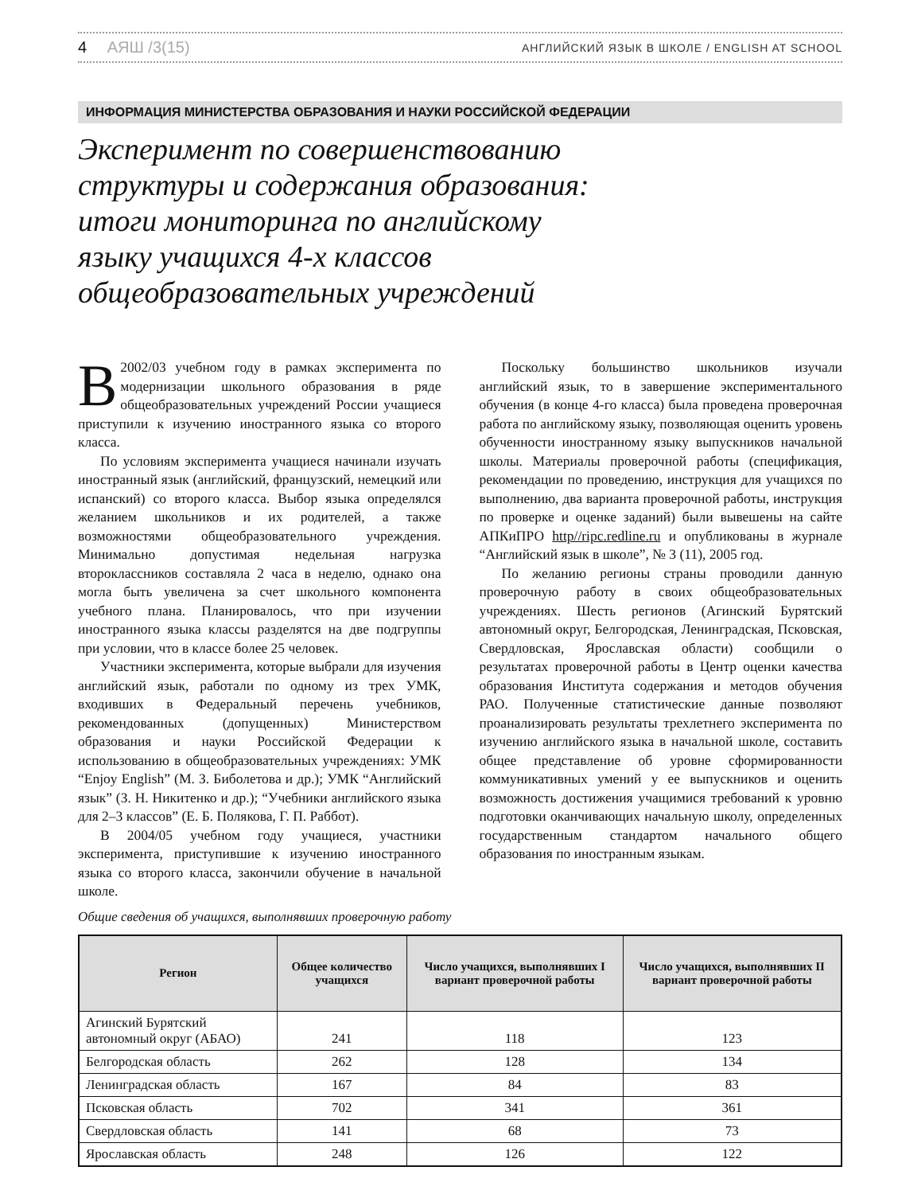4 АЯШ /3(15)
АНГЛИЙСКИЙ ЯЗЫК В ШКОЛЕ / ENGLISH AT SCHOOL
ИНФОРМАЦИЯ МИНИСТЕРСТВА ОБРАЗОВАНИЯ И НАУКИ РОССИЙСКОЙ ФЕДЕРАЦИИ
Эксперимент по совершенствованию
структуры и содержания образования:
итоги мониторинга по английскому
языку учащихся 4-х классов
общеобразовательных учреждений
В 2002/03 учебном году в рамках эксперимента по модернизации школьного образования в ряде общеобразовательных учреждений России учащиеся приступили к изучению иностранного языка со второго класса.
По условиям эксперимента учащиеся начинали изучать иностранный язык (английский, французский, немецкий или испанский) со второго класса. Выбор языка определялся желанием школьников и их родителей, а также возможностями общеобразовательного учреждения. Минимально допустимая недельная нагрузка второклассников составляла 2 часа в неделю, однако она могла быть увеличена за счет школьного компонента учебного плана. Планировалось, что при изучении иностранного языка классы разделятся на две подгруппы при условии, что в классе более 25 человек.
Участники эксперимента, которые выбрали для изучения английский язык, работали по одному из трех УМК, входивших в Федеральный перечень учебников, рекомендованных (допущенных) Министерством образования и науки Российской Федерации к использованию в общеобразовательных учреждениях: УМК “Enjoy English” (М. З. Биболетова и др.); УМК “Английский язык” (З. Н. Никитенко и др.); “Учебники английского языка для 2–3 классов” (Е. Б. Полякова, Г. П. Раббот).
В 2004/05 учебном году учащиеся, участники эксперимента, приступившие к изучению иностранного языка со второго класса, закончили обучение в начальной школе.
Поскольку большинство школьников изучали английский язык, то в завершение экспериментального обучения (в конце 4-го класса) была проведена проверочная работа по английскому языку, позволяющая оценить уровень обученности иностранному языку выпускников начальной школы. Материалы проверочной работы (спецификация, рекомендации по проведению, инструкция для учащихся по выполнению, два варианта проверочной работы, инструкция по проверке и оценке заданий) были вывешены на сайте АПКиПРО http//ripc.redline.ru и опубликованы в журнале “Английский язык в школе”, № 3 (11), 2005 год.
По желанию регионы страны проводили данную проверочную работу в своих общеобразовательных учреждениях. Шесть регионов (Агинский Бурятский автономный округ, Белгородская, Ленинградская, Псковская, Свердловская, Ярославская области) сообщили о результатах проверочной работы в Центр оценки качества образования Института содержания и методов обучения РАО. Полученные статистические данные позволяют проанализировать результаты трехлетнего эксперимента по изучению английского языка в начальной школе, составить общее представление об уровне сформированности коммуникативных умений у ее выпускников и оценить возможность достижения учащимися требований к уровню подготовки оканчивающих начальную школу, определенных государственным стандартом начального общего образования по иностранным языкам.
Общие сведения об учащихся, выполнявших проверочную работу
| Регион | Общее количество учащихся | Число учащихся, выполнявших I вариант проверочной работы | Число учащихся, выполнявших II вариант проверочной работы |
| --- | --- | --- | --- |
| Агинский Бурятский автономный округ (АБАО) | 241 | 118 | 123 |
| Белгородская область | 262 | 128 | 134 |
| Ленинградская область | 167 | 84 | 83 |
| Псковская область | 702 | 341 | 361 |
| Свердловская область | 141 | 68 | 73 |
| Ярославская область | 248 | 126 | 122 |